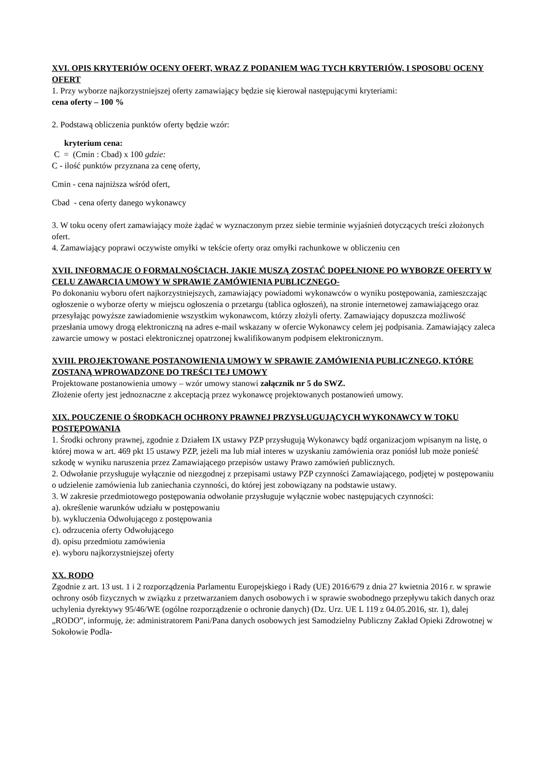XVI. OPIS KRYTERIÓW OCENY OFERT, WRAZ Z PODANIEM WAG TYCH KRYTERIÓW, I SPOSOBU OCENY OFERT
1. Przy wyborze najkorzystniejszej oferty zamawiający będzie się kierował następującymi kryteriami:
cena oferty – 100 %
2. Podstawą obliczenia punktów oferty będzie wzór:
kryterium cena:
C = (Cmin : Cbad) x 100 gdzie:
C - ilość punktów przyznana za cenę oferty,
Cmin - cena najniższa wśród ofert,
Cbad - cena oferty danego wykonawcy
3. W toku oceny ofert zamawiający może żądać w wyznaczonym przez siebie terminie wyjaśnień dotyczących treści złożonych ofert.
4. Zamawiający poprawi oczywiste omyłki w tekście oferty oraz omyłki rachunkowe w obliczeniu cen
XVII. INFORMACJE O FORMALNOŚCIACH, JAKIE MUSZĄ ZOSTAĆ DOPEŁNIONE PO WYBORZE OFERTY W CELU ZAWARCIA UMOWY W SPRAWIE ZAMÓWIENIA PUBLICZNEGO-
Po dokonaniu wyboru ofert najkorzystniejszych, zamawiający powiadomi wykonawców o wyniku postępowania, zamieszczając ogłoszenie o wyborze oferty w miejscu ogłoszenia o przetargu (tablica ogłoszeń), na stronie internetowej zamawiającego oraz przesyłając powyższe zawiadomienie wszystkim wykonawcom, którzy złożyli oferty. Zamawiający dopuszcza możliwość przesłania umowy drogą elektroniczną na adres e-mail wskazany w ofercie Wykonawcy celem jej podpisania. Zamawiający zaleca zawarcie umowy w postaci elektronicznej opatrzonej kwalifikowanym podpisem elektronicznym.
XVIII. PROJEKTOWANE POSTANOWIENIA UMOWY W SPRAWIE ZAMÓWIENIA PUBLICZNEGO, KTÓRE ZOSTANĄ WPROWADZONE DO TREŚCI TEJ UMOWY
Projektowane postanowienia umowy – wzór umowy stanowi załącznik nr 5 do SWZ.
Złożenie oferty jest jednoznaczne z akceptacją przez wykonawcę projektowanych postanowień umowy.
XIX. POUCZENIE O ŚRODKACH OCHRONY PRAWNEJ PRZYSŁUGUJĄCYCH WYKONAWCY W TOKU POSTĘPOWANIA
1. Środki ochrony prawnej, zgodnie z Działem IX ustawy PZP przysługują Wykonawcy bądź organizacjom wpisanym na listę, o której mowa w art. 469 pkt 15 ustawy PZP, jeżeli ma lub miał interes w uzyskaniu zamówienia oraz poniósł lub może ponieść szkodę w wyniku naruszenia przez Zamawiającego przepisów ustawy Prawo zamówień publicznych.
2. Odwołanie przysługuje wyłącznie od niezgodnej z przepisami ustawy PZP czynności Zamawiającego, podjętej w postępowaniu o udzielenie zamówienia lub zaniechania czynności, do której jest zobowiązany na podstawie ustawy.
3. W zakresie przedmiotowego postępowania odwołanie przysługuje wyłącznie wobec następujących czynności:
a). określenie warunków udziału w postępowaniu
b). wykluczenia Odwołującego z postępowania
c). odrzucenia oferty Odwołującego
d). opisu przedmiotu zamówienia
e). wyboru najkorzystniejszej oferty
XX. RODO
Zgodnie z art. 13 ust. 1 i 2 rozporządzenia Parlamentu Europejskiego i Rady (UE) 2016/679 z dnia 27 kwietnia 2016 r. w sprawie ochrony osób fizycznych w związku z przetwarzaniem danych osobowych i w sprawie swobodnego przepływu takich danych oraz uchylenia dyrektywy 95/46/WE (ogólne rozporządzenie o ochronie danych) (Dz. Urz. UE L 119 z 04.05.2016, str. 1), dalej „RODO”, informuję, że: administratorem Pani/Pana danych osobowych jest Samodzielny Publiczny Zakład Opieki Zdrowotnej w Sokołowie Podla-